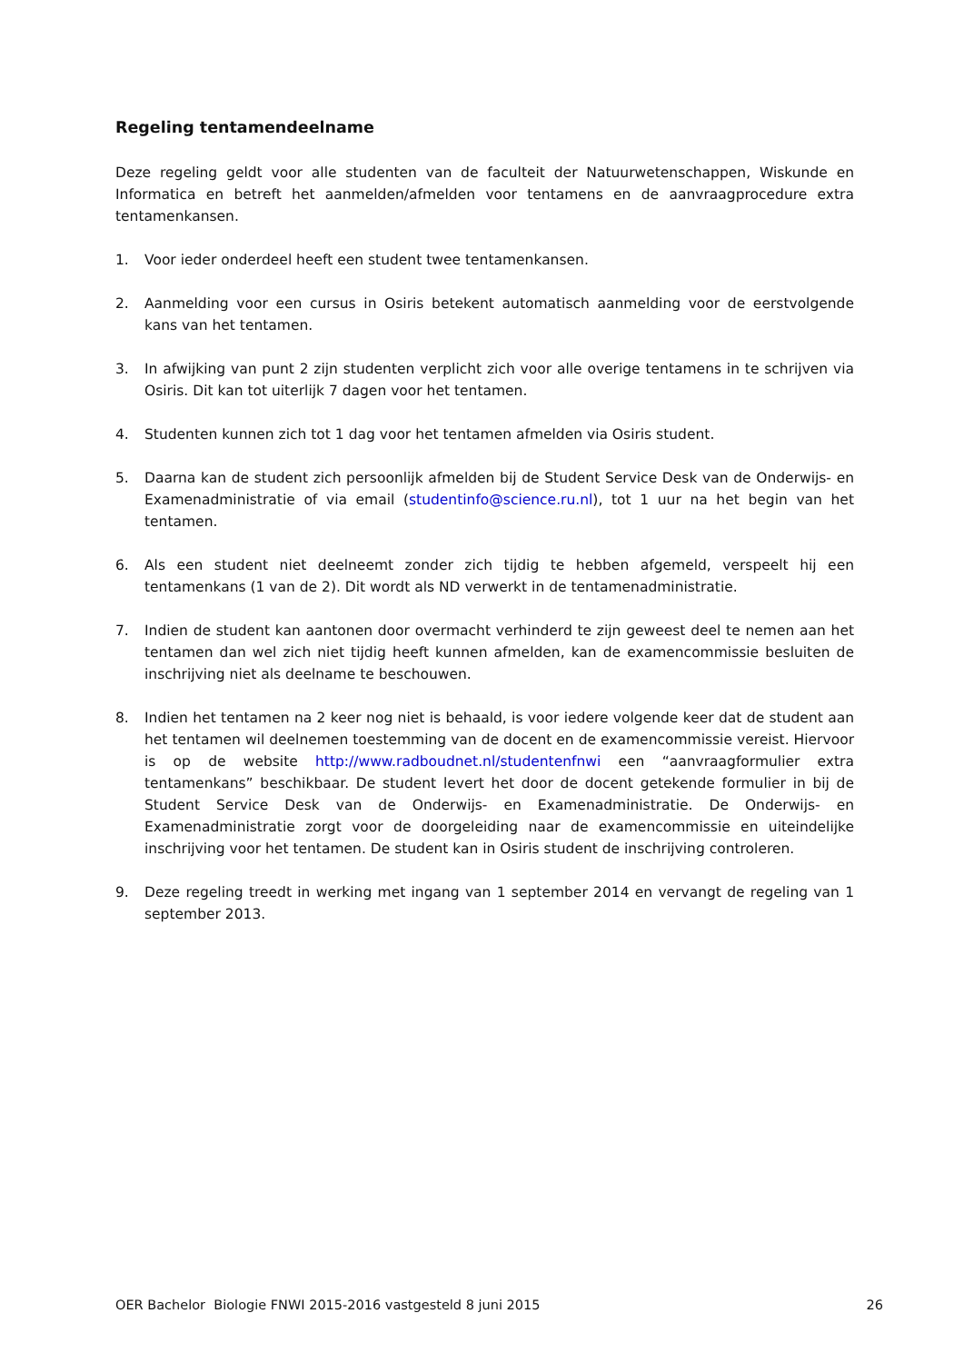Regeling tentamendeelname
Deze regeling geldt voor alle studenten van de faculteit der Natuurwetenschappen, Wiskunde en Informatica en betreft het aanmelden/afmelden voor tentamens en de aanvraagprocedure extra tentamenkansen.
1. Voor ieder onderdeel heeft een student twee tentamenkansen.
2. Aanmelding voor een cursus in Osiris betekent automatisch aanmelding voor de eerstvolgende kans van het tentamen.
3. In afwijking van punt 2 zijn studenten verplicht zich voor alle overige tentamens in te schrijven via Osiris. Dit kan tot uiterlijk 7 dagen voor het tentamen.
4. Studenten kunnen zich tot 1 dag voor het tentamen afmelden via Osiris student.
5. Daarna kan de student zich persoonlijk afmelden bij de Student Service Desk van de Onderwijs- en Examenadministratie of via email (studentinfo@science.ru.nl), tot 1 uur na het begin van het tentamen.
6. Als een student niet deelneemt zonder zich tijdig te hebben afgemeld, verspeelt hij een tentamenkans (1 van de 2). Dit wordt als ND verwerkt in de tentamenadministratie.
7. Indien de student kan aantonen door overmacht verhinderd te zijn geweest deel te nemen aan het tentamen dan wel zich niet tijdig heeft kunnen afmelden, kan de examencommissie besluiten de inschrijving niet als deelname te beschouwen.
8. Indien het tentamen na 2 keer nog niet is behaald, is voor iedere volgende keer dat de student aan het tentamen wil deelnemen toestemming van de docent en de examencommissie vereist. Hiervoor is op de website http://www.radboudnet.nl/studentenfnwi een “aanvraagformulier extra tentamenkans” beschikbaar. De student levert het door de docent getekende formulier in bij de Student Service Desk van de Onderwijs- en Examenadministratie. De Onderwijs- en Examenadministratie zorgt voor de doorgeleiding naar de examencommissie en uiteindelijke inschrijving voor het tentamen. De student kan in Osiris student de inschrijving controleren.
9. Deze regeling treedt in werking met ingang van 1 september 2014 en vervangt de regeling van 1 september 2013.
OER Bachelor Biologie FNWI 2015-2016 vastgesteld 8 juni 2015 26